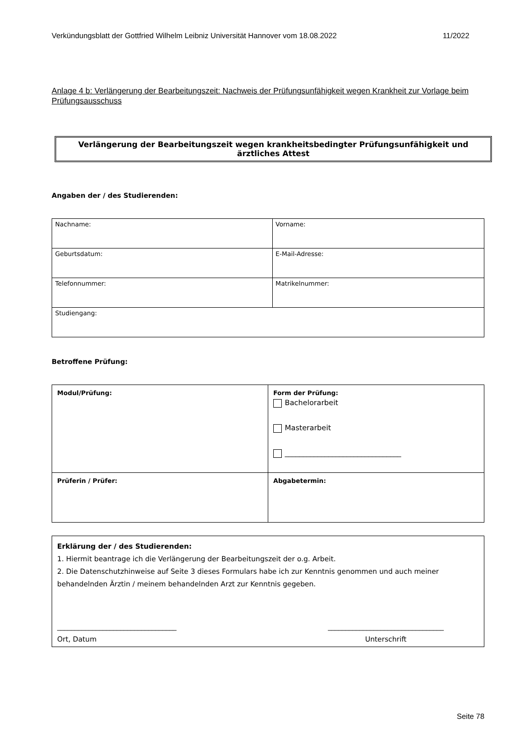Verkündungsblatt der Gottfried Wilhelm Leibniz Universität Hannover vom 18.08.2022 11/2022
Anlage 4 b: Verlängerung der Bearbeitungszeit: Nachweis der Prüfungsunfähigkeit wegen Krankheit zur Vorlage beim Prüfungsausschuss
Verlängerung der Bearbeitungszeit wegen krankheitsbedingter Prüfungsunfähigkeit und ärztliches Attest
Angaben der / des Studierenden:
| Nachname: | Vorname: |
| Geburtsdatum: | E-Mail-Adresse: |
| Telefonnummer: | Matrikelnummer: |
| Studiengang: | |
Betroffene Prüfung:
| Modul/Prüfung: | Form der Prüfung: Bachelorarbeit Masterarbeit ________________________________ |
| Prüferin / Prüfer: | Abgabetermin: |
Erklärung der / des Studierenden:
1. Hiermit beantrage ich die Verlängerung der Bearbeitungszeit der o.g. Arbeit.
2. Die Datenschutzhinweise auf Seite 3 dieses Formulars habe ich zur Kenntnis genommen und auch meiner behandelnden Ärztin / meinem behandelnden Arzt zur Kenntnis gegeben.
__________________________________
Ort, Datum _________________________________
Unterschrift
Seite 78